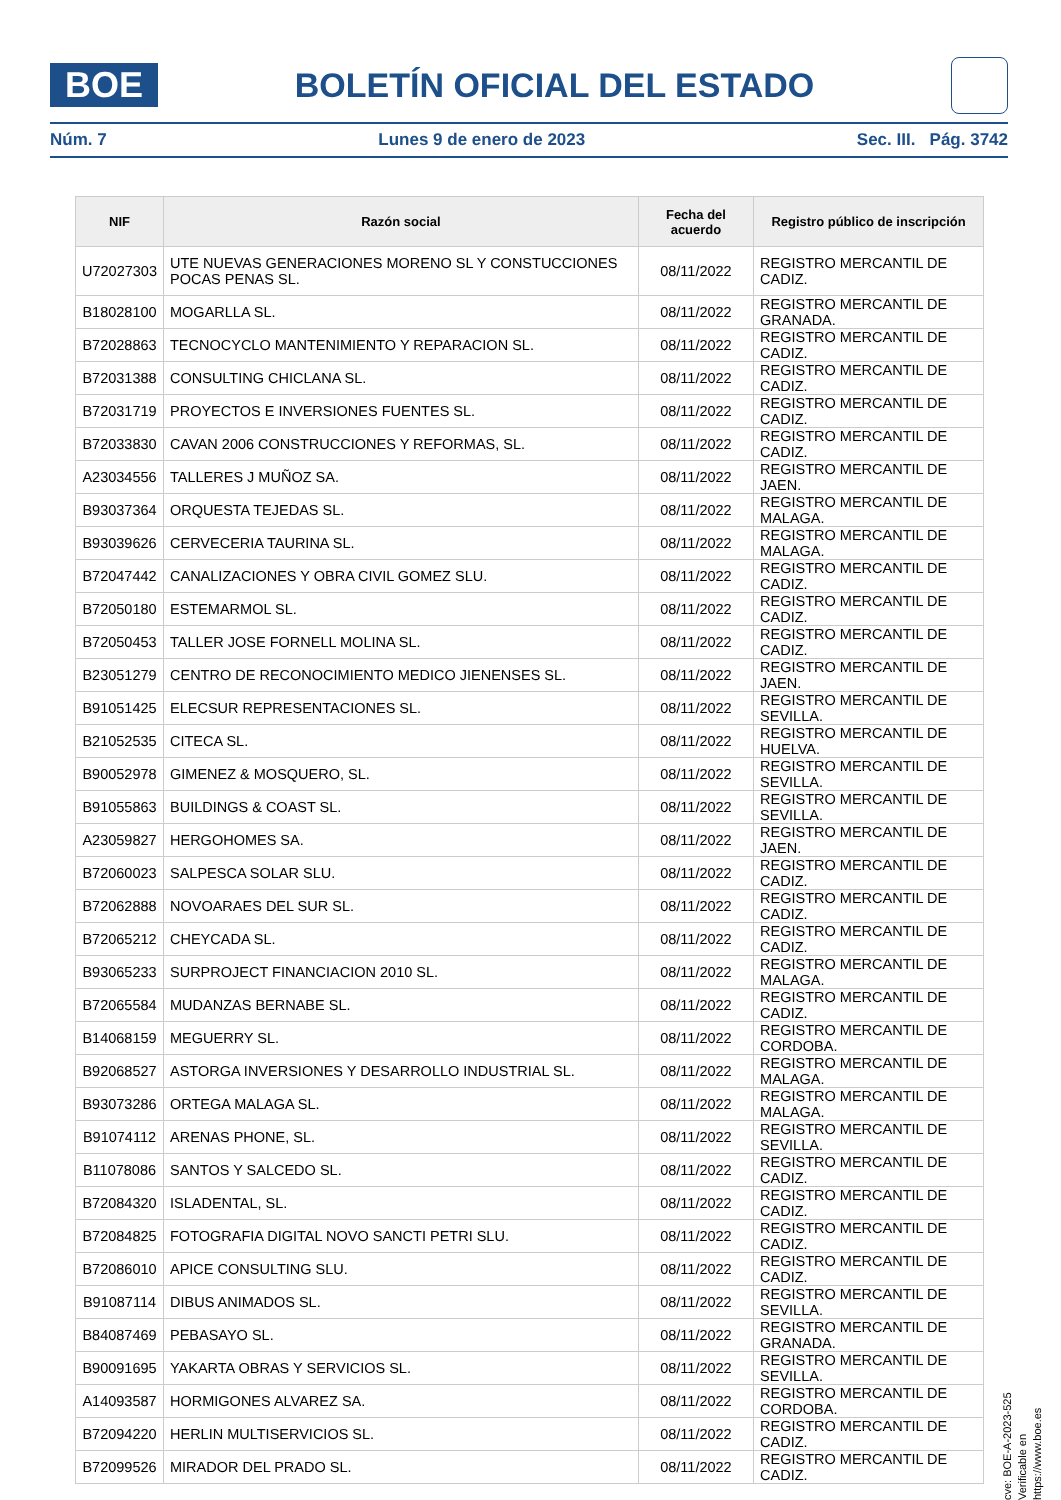BOE
BOLETÍN OFICIAL DEL ESTADO
Núm. 7 Lunes 9 de enero de 2023 Sec. III. Pág. 3742
| NIF | Razón social | Fecha del acuerdo | Registro público de inscripción |
| --- | --- | --- | --- |
| U72027303 | UTE NUEVAS GENERACIONES MORENO SL Y CONSTUCCIONES POCAS PENAS SL. | 08/11/2022 | REGISTRO MERCANTIL DE CADIZ. |
| B18028100 | MOGARLLA SL. | 08/11/2022 | REGISTRO MERCANTIL DE GRANADA. |
| B72028863 | TECNOCYCLO MANTENIMIENTO Y REPARACION SL. | 08/11/2022 | REGISTRO MERCANTIL DE CADIZ. |
| B72031388 | CONSULTING CHICLANA SL. | 08/11/2022 | REGISTRO MERCANTIL DE CADIZ. |
| B72031719 | PROYECTOS E INVERSIONES FUENTES SL. | 08/11/2022 | REGISTRO MERCANTIL DE CADIZ. |
| B72033830 | CAVAN 2006 CONSTRUCCIONES Y REFORMAS, SL. | 08/11/2022 | REGISTRO MERCANTIL DE CADIZ. |
| A23034556 | TALLERES J MUÑOZ SA. | 08/11/2022 | REGISTRO MERCANTIL DE JAEN. |
| B93037364 | ORQUESTA TEJEDAS SL. | 08/11/2022 | REGISTRO MERCANTIL DE MALAGA. |
| B93039626 | CERVECERIA TAURINA SL. | 08/11/2022 | REGISTRO MERCANTIL DE MALAGA. |
| B72047442 | CANALIZACIONES Y OBRA CIVIL GOMEZ SLU. | 08/11/2022 | REGISTRO MERCANTIL DE CADIZ. |
| B72050180 | ESTEMARMOL SL. | 08/11/2022 | REGISTRO MERCANTIL DE CADIZ. |
| B72050453 | TALLER JOSE FORNELL MOLINA SL. | 08/11/2022 | REGISTRO MERCANTIL DE CADIZ. |
| B23051279 | CENTRO DE RECONOCIMIENTO MEDICO JIENENSES SL. | 08/11/2022 | REGISTRO MERCANTIL DE JAEN. |
| B91051425 | ELECSUR REPRESENTACIONES SL. | 08/11/2022 | REGISTRO MERCANTIL DE SEVILLA. |
| B21052535 | CITECA SL. | 08/11/2022 | REGISTRO MERCANTIL DE HUELVA. |
| B90052978 | GIMENEZ & MOSQUERO, SL. | 08/11/2022 | REGISTRO MERCANTIL DE SEVILLA. |
| B91055863 | BUILDINGS & COAST SL. | 08/11/2022 | REGISTRO MERCANTIL DE SEVILLA. |
| A23059827 | HERGOHOMES SA. | 08/11/2022 | REGISTRO MERCANTIL DE JAEN. |
| B72060023 | SALPESCA SOLAR SLU. | 08/11/2022 | REGISTRO MERCANTIL DE CADIZ. |
| B72062888 | NOVOARAES DEL SUR SL. | 08/11/2022 | REGISTRO MERCANTIL DE CADIZ. |
| B72065212 | CHEYCADA SL. | 08/11/2022 | REGISTRO MERCANTIL DE CADIZ. |
| B93065233 | SURPROJECT FINANCIACION 2010 SL. | 08/11/2022 | REGISTRO MERCANTIL DE MALAGA. |
| B72065584 | MUDANZAS BERNABE SL. | 08/11/2022 | REGISTRO MERCANTIL DE CADIZ. |
| B14068159 | MEGUERRY SL. | 08/11/2022 | REGISTRO MERCANTIL DE CORDOBA. |
| B92068527 | ASTORGA INVERSIONES Y DESARROLLO INDUSTRIAL SL. | 08/11/2022 | REGISTRO MERCANTIL DE MALAGA. |
| B93073286 | ORTEGA MALAGA SL. | 08/11/2022 | REGISTRO MERCANTIL DE MALAGA. |
| B91074112 | ARENAS PHONE, SL. | 08/11/2022 | REGISTRO MERCANTIL DE SEVILLA. |
| B11078086 | SANTOS Y SALCEDO SL. | 08/11/2022 | REGISTRO MERCANTIL DE CADIZ. |
| B72084320 | ISLADENTAL, SL. | 08/11/2022 | REGISTRO MERCANTIL DE CADIZ. |
| B72084825 | FOTOGRAFIA DIGITAL NOVO SANCTI PETRI SLU. | 08/11/2022 | REGISTRO MERCANTIL DE CADIZ. |
| B72086010 | APICE CONSULTING SLU. | 08/11/2022 | REGISTRO MERCANTIL DE CADIZ. |
| B91087114 | DIBUS ANIMADOS SL. | 08/11/2022 | REGISTRO MERCANTIL DE SEVILLA. |
| B84087469 | PEBASAYO SL. | 08/11/2022 | REGISTRO MERCANTIL DE GRANADA. |
| B90091695 | YAKARTA OBRAS Y SERVICIOS SL. | 08/11/2022 | REGISTRO MERCANTIL DE SEVILLA. |
| A14093587 | HORMIGONES ALVAREZ SA. | 08/11/2022 | REGISTRO MERCANTIL DE CORDOBA. |
| B72094220 | HERLIN MULTISERVICIOS SL. | 08/11/2022 | REGISTRO MERCANTIL DE CADIZ. |
| B72099526 | MIRADOR DEL PRADO SL. | 08/11/2022 | REGISTRO MERCANTIL DE CADIZ. |
cve: BOE-A-2023-525
Verificable en https://www.boe.es